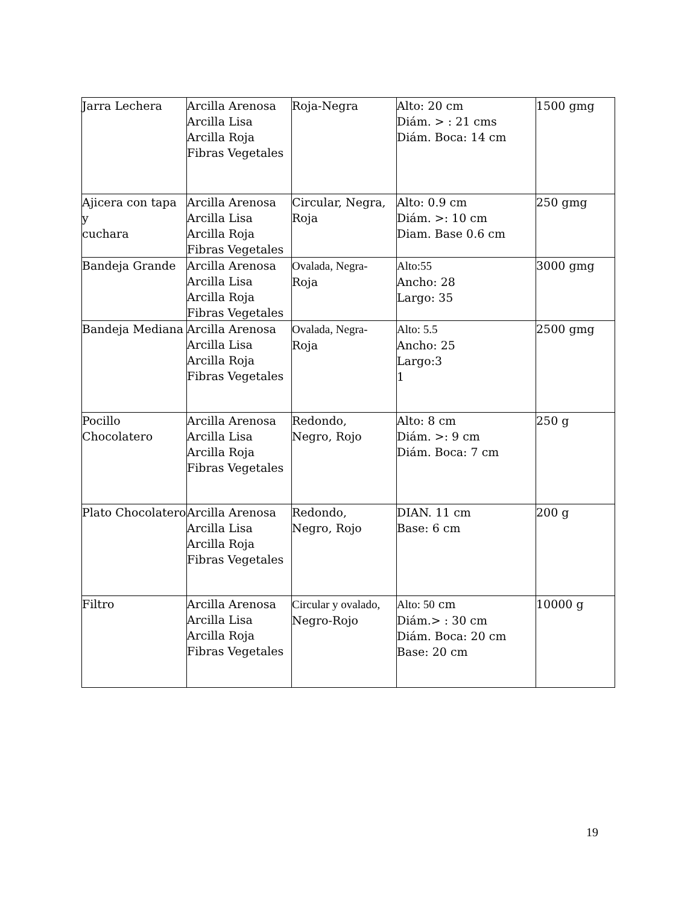| Jarra Lechera | Arcilla Arenosa Arcilla Lisa Arcilla Roja Fibras Vegetales | Roja-Negra | Alto: 20 cm Diám. > : 21 cms Diám. Boca: 14 cm | 1500 gmg |
| Ajicera con tapa y cuchara | Arcilla Arenosa Arcilla Lisa Arcilla Roja Fibras Vegetales | Circular, Negra, Roja | Alto: 0.9 cm Diám. >: 10 cm Diam. Base 0.6 cm | 250 gmg |
| Bandeja Grande | Arcilla Arenosa Arcilla Lisa Arcilla Roja Fibras Vegetales | Ovalada, Negra- Roja | Alto:55 Ancho: 28 Largo: 35 | 3000 gmg |
| Bandeja Mediana | Arcilla Arenosa Arcilla Lisa Arcilla Roja Fibras Vegetales | Ovalada, Negra- Roja | Alto: 5.5 Ancho: 25 Largo:3 1 | 2500 gmg |
| Pocillo Chocolatero | Arcilla Arenosa Arcilla Lisa Arcilla Roja Fibras Vegetales | Redondo, Negro, Rojo | Alto: 8 cm Diám. >: 9 cm Diám. Boca: 7 cm | 250 g |
| Plato Chocolatero | Arcilla Arenosa Arcilla Lisa Arcilla Roja Fibras Vegetales | Redondo, Negro, Rojo | DIAN. 11 cm Base: 6 cm | 200 g |
| Filtro | Arcilla Arenosa Arcilla Lisa Arcilla Roja Fibras Vegetales | Circular y ovalado, Negro-Rojo | Alto: 50 cm Diám.> : 30 cm Diám. Boca: 20 cm Base: 20 cm | 10000 g |
19